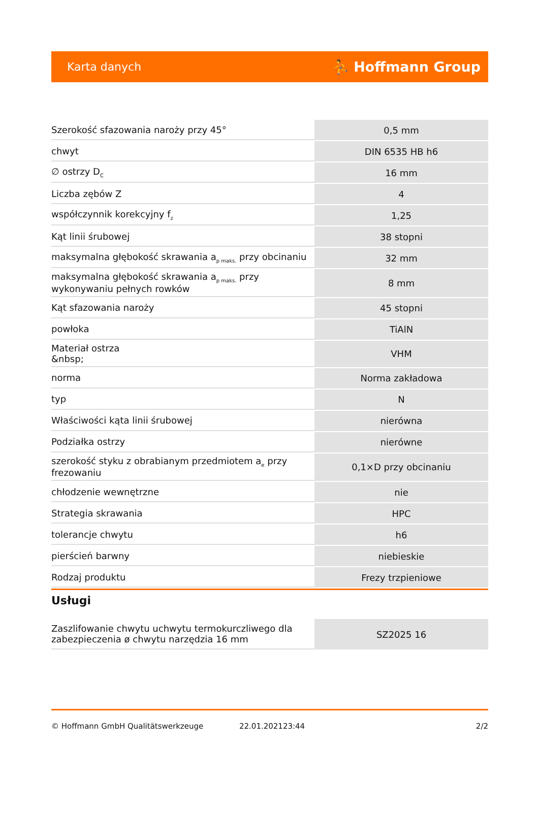Karta danych ⛹ Hoffmann Group
| Szerokość sfazowania naroży przy 45° | 0,5 mm |
| chwyt | DIN 6535 HB h6 |
| ∅ ostrzy D<sub>C</sub> | 16 mm |
| Liczba zębów Z | 4 |
| współczynnik korekcyjny f<sub>z</sub> | 1,25 |
| Kąt linii śrubowej | 38 stopni |
| maksymalna głębokość skrawania a<sub>p maks.</sub> przy obcinaniu | 32 mm |
| maksymalna głębokość skrawania a<sub>p maks.</sub> przy wykonywaniu pełnych rowków | 8 mm |
| Kąt sfazowania naroży | 45 stopni |
| powłoka | TiAlN |
| Materiał ostrza &nbsp; | VHM |
| norma | Norma zakładowa |
| typ | N |
| Właściwości kąta linii śrubowej | nierówna |
| Podziałka ostrzy | nierówne |
| szerokość styku z obrabianym przedmiotem a<sub>e</sub> przy frezowaniu | 0,1×D przy obcinaniu |
| chłodzenie wewnętrzne | nie |
| Strategia skrawania | HPC |
| tolerancje chwytu | h6 |
| pierścień barwny | niebieskie |
| Rodzaj produktu | Frezy trzpieniowe |
Usługi
| Zaszlifowanie chwytu uchwytu termokurczliwego dla zabezpieczenia ø chwytu narzędzia 16 mm | SZ2025 16 |
© Hoffmann GmbH Qualitätswerkzeuge 22.01.202123:44 2/2